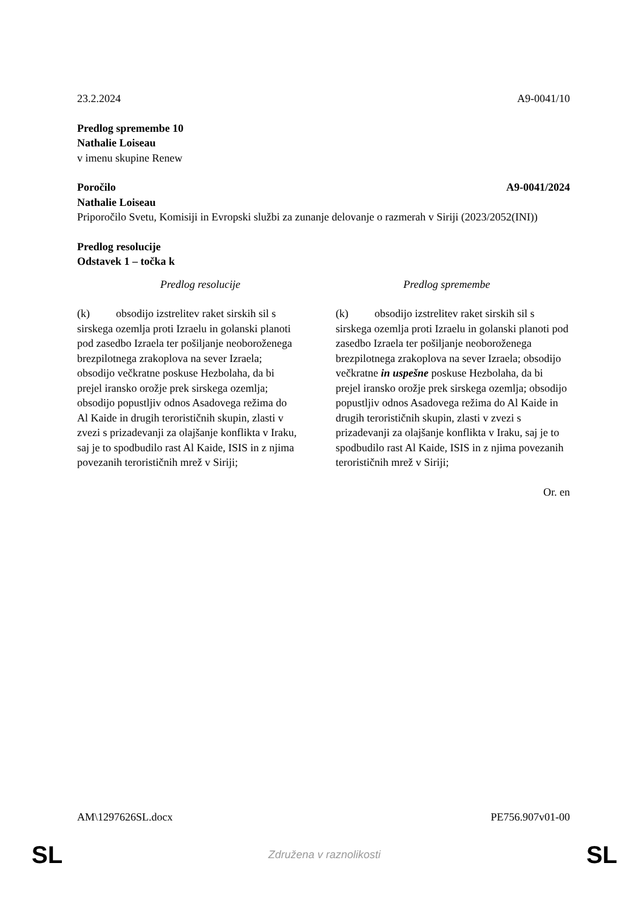23.2.2024 A9-0041/10
Predlog spremembe 10
Nathalie Loiseau
v imenu skupine Renew
Poročilo A9-0041/2024
Nathalie Loiseau
Priporočilo Svetu, Komisiji in Evropski službi za zunanje delovanje o razmerah v Siriji (2023/2052(INI))
Predlog resolucije
Odstavek 1 – točka k
| Predlog resolucije | Predlog spremembe |
| --- | --- |
| (k) obsodijo izstrelitev raket sirskih sil s sirskega ozemlja proti Izraelu in golanski planoti pod zasedbo Izraela ter pošiljanje neoboroženega brezpilotnega zrakoplova na sever Izraela; obsodijo večkratne poskuse Hezbolaha, da bi prejel iransko orožje prek sirskega ozemlja; obsodijo popustljiv odnos Asadovega režima do Al Kaide in drugih terorističnih skupin, zlasti v zvezi s prizadevanji za olajšanje konflikta v Iraku, saj je to spodbudilo rast Al Kaide, ISIS in z njima povezanih terorističnih mrež v Siriji; | (k) obsodijo izstrelitev raket sirskih sil s sirskega ozemlja proti Izraelu in golanski planoti pod zasedbo Izraela ter pošiljanje neoboroženega brezpilotnega zrakoplova na sever Izraela; obsodijo večkratne in uspešne poskuse Hezbolaha, da bi prejel iransko orožje prek sirskega ozemlja; obsodijo popustljiv odnos Asadovega režima do Al Kaide in drugih terorističnih skupin, zlasti v zvezi s prizadevanji za olajšanje konflikta v Iraku, saj je to spodbudilo rast Al Kaide, ISIS in z njima povezanih terorističnih mrež v Siriji; |
Or. en
AM\1297626SL.docx PE756.907v01-00
SL Združena v raznolikosti SL